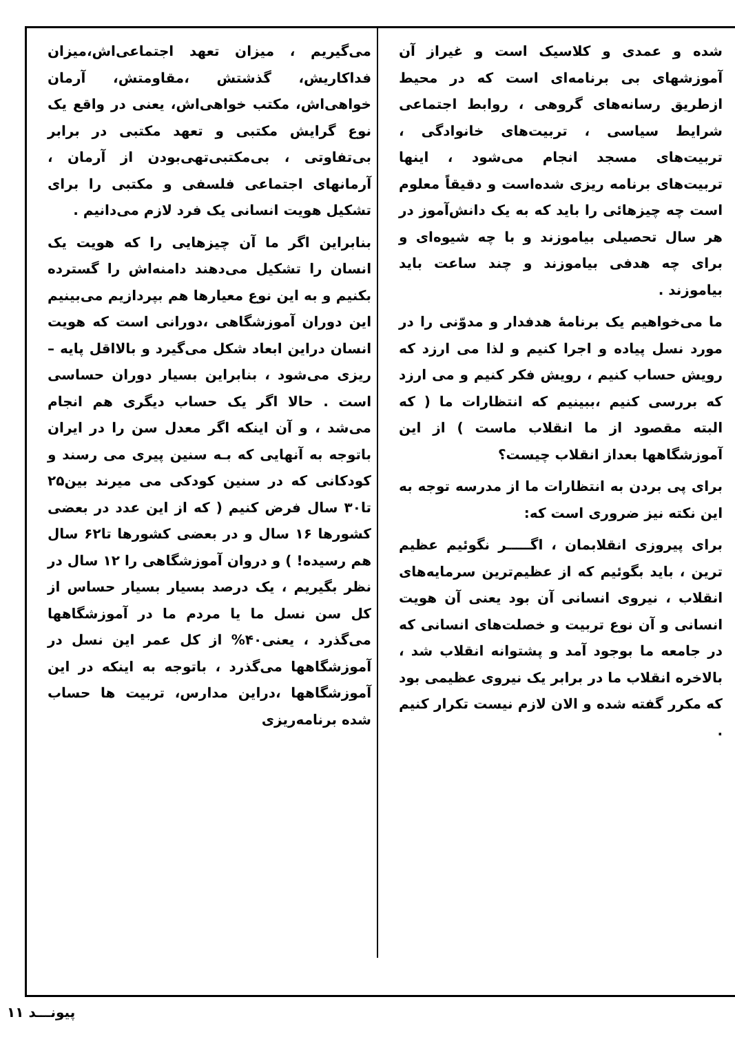می‌گیریم ، میزان تعهد اجتماعی‌اش،میزان فداکاریش، گذشتش ،مقاومتش، آرمان خواهی‌اش، مکتب خواهی‌اش، یعنی در واقع یک نوع گرایش مکتبی و تعهد مکتبی در برابر بی‌تفاوتی ، بی‌مکتبی‌تهی‌بودن از آرمان ، آرمانهای اجتماعی فلسفی و مکتبی را برای تشکیل هویت انسانی یک فرد لازم می‌دانیم .
بنابراین اگر ما آن چیزهایی را که هویت یک انسان را تشکیل می‌دهند دامنه‌اش را گسترده بکنیم و به این نوع معیارها هم بپردازیم می‌بینیم این دوران آموزشگاهی ،دورانی است که هویت انسان دراین ابعاد شکل می‌گیرد و بالااقل پایه – ریزی می‌شود ، بنابراین بسیار دوران حساسی است . حالا اگر یک حساب دیگری هم انجام می‌شد ، و آن اینکه اگر معدل سن را در ایران باتوجه به آنهایی که بـه سنین پیری می رسند و کودکانی که در سنین کودکی می میرند بین۲۵ تا۳۰ سال فرض کنیم ( که از این عدد در بعضی کشورها ۱۶ سال و در بعضی کشورها تا۶۲ سال هم رسیده! ) و دروان آموزشگاهی را ۱۲ سال در نظر بگیریم ، یک درصد بسیار بسیار حساس از کل سن نسل ما یا مردم ما در آموزشگاهها می‌گذرد ، یعنی۴۰% از کل عمر این نسل در آموزشگاهها می‌گذرد ، باتوجه به اینکه در این آموزشگاهها ،دراین مدارس، تربیت ها حساب شده برنامه‌ریزی
شده و عمدی و کلاسیک است و غیراز آن آموزشهای بی برنامه‌ای است که در محیط ازطریق رسانه‌های گروهی ، روابط اجتماعی شرایط سیاسی ، تربیت‌های خانوادگی ، تربیت‌های مسجد انجام می‌شود ، اینها تربیت‌های برنامه ریزی شده‌است و دقیقاً معلوم است چه چیزهائی را باید که به یک دانش‌آموز در هر سال تحصیلی بیاموزند و با چه شیوه‌ای و برای چه هدفی بیاموزند و چند ساعت باید بیاموزند .
ما می‌خواهیم یک برنامهٔ هدفدار و مدوّنی را در مورد نسل پیاده و اجرا کنیم و لذا می ارزد که رویش حساب کنیم ، رویش فکر کنیم و می ارزد که بررسی کنیم ،ببینیم که انتظارات ما ( که البته مقصود از ما انقلاب ماست ) از این آموزشگاهها بعداز انقلاب چیست؟
برای پی بردن به انتظارات ما از مدرسه توجه به این نکته نیز ضروری است که:
برای پیروزی انقلابمان ، اگـــــر نگوئیم عظیم ترین ، باید بگوئیم که از عظیم‌ترین سرمایه‌های انقلاب ، نیروی انسانی آن بود یعنی آن هویت انسانی و آن نوع تربیت و خصلت‌های انسانی که در جامعه ما بوجود آمد و پشتوانه انقلاب شد ، بالاخره انقلاب ما در برابر یک نیروی عظیمی بود که مکرر گفته شده و الان لازم نیست تکرار کنیم .
پیونـــد ۱۱